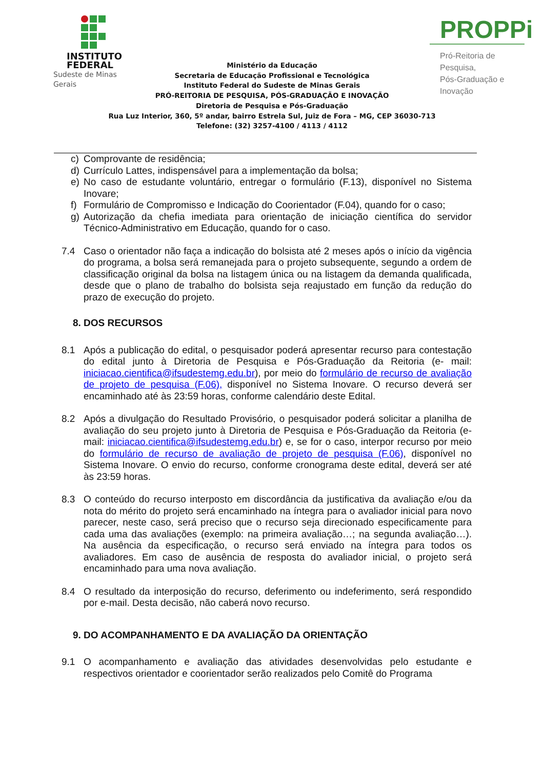INSTITUTO
FEDERAL
Sudeste de Minas Gerais
Ministério da Educação
Secretaria de Educação Profissional e Tecnológica
Instituto Federal do Sudeste de Minas Gerais
PRÓ-REITORIA DE PESQUISA, PÓS-GRADUAÇÃO E INOVAÇÃO
Diretoria de Pesquisa e Pós-Graduação
Rua Luz Interior, 360, 5º andar, bairro Estrela Sul, Juiz de Fora – MG, CEP 36030-713
Telefone: (32) 3257-4100 / 4113 / 4112
PROPPi
Pró-Reitoria de Pesquisa,
Pós-Graduação e Inovação
c) Comprovante de residência;
d) Currículo Lattes, indispensável para a implementação da bolsa;
e) No caso de estudante voluntário, entregar o formulário (F.13), disponível no Sistema Inovare;
f) Formulário de Compromisso e Indicação do Coorientador (F.04), quando for o caso;
g) Autorização da chefia imediata para orientação de iniciação científica do servidor Técnico-Administrativo em Educação, quando for o caso.
7.4 Caso o orientador não faça a indicação do bolsista até 2 meses após o início da vigência do programa, a bolsa será remanejada para o projeto subsequente, segundo a ordem de classificação original da bolsa na listagem única ou na listagem da demanda qualificada, desde que o plano de trabalho do bolsista seja reajustado em função da redução do prazo de execução do projeto.
8. DOS RECURSOS
8.1 Após a publicação do edital, o pesquisador poderá apresentar recurso para contestação do edital junto à Diretoria de Pesquisa e Pós-Graduação da Reitoria (e- mail: iniciacao.cientifica@ifsudestemg.edu.br), por meio do formulário de recurso de avaliação de projeto de pesquisa (F.06), disponível no Sistema Inovare. O recurso deverá ser encaminhado até às 23:59 horas, conforme calendário deste Edital.
8.2 Após a divulgação do Resultado Provisório, o pesquisador poderá solicitar a planilha de avaliação do seu projeto junto à Diretoria de Pesquisa e Pós-Graduação da Reitoria (e-mail: iniciacao.cientifica@ifsudestemg.edu.br) e, se for o caso, interpor recurso por meio do formulário de recurso de avaliação de projeto de pesquisa (F.06), disponível no Sistema Inovare. O envio do recurso, conforme cronograma deste edital, deverá ser até às 23:59 horas.
8.3 O conteúdo do recurso interposto em discordância da justificativa da avaliação e/ou da nota do mérito do projeto será encaminhado na íntegra para o avaliador inicial para novo parecer, neste caso, será preciso que o recurso seja direcionado especificamente para cada uma das avaliações (exemplo: na primeira avaliação…; na segunda avaliação…). Na ausência da especificação, o recurso será enviado na íntegra para todos os avaliadores. Em caso de ausência de resposta do avaliador inicial, o projeto será encaminhado para uma nova avaliação.
8.4 O resultado da interposição do recurso, deferimento ou indeferimento, será respondido por e-mail. Desta decisão, não caberá novo recurso.
9. DO ACOMPANHAMENTO E DA AVALIAÇÃO DA ORIENTAÇÃO
9.1 O acompanhamento e avaliação das atividades desenvolvidas pelo estudante e respectivos orientador e coorientador serão realizados pelo Comitê do Programa